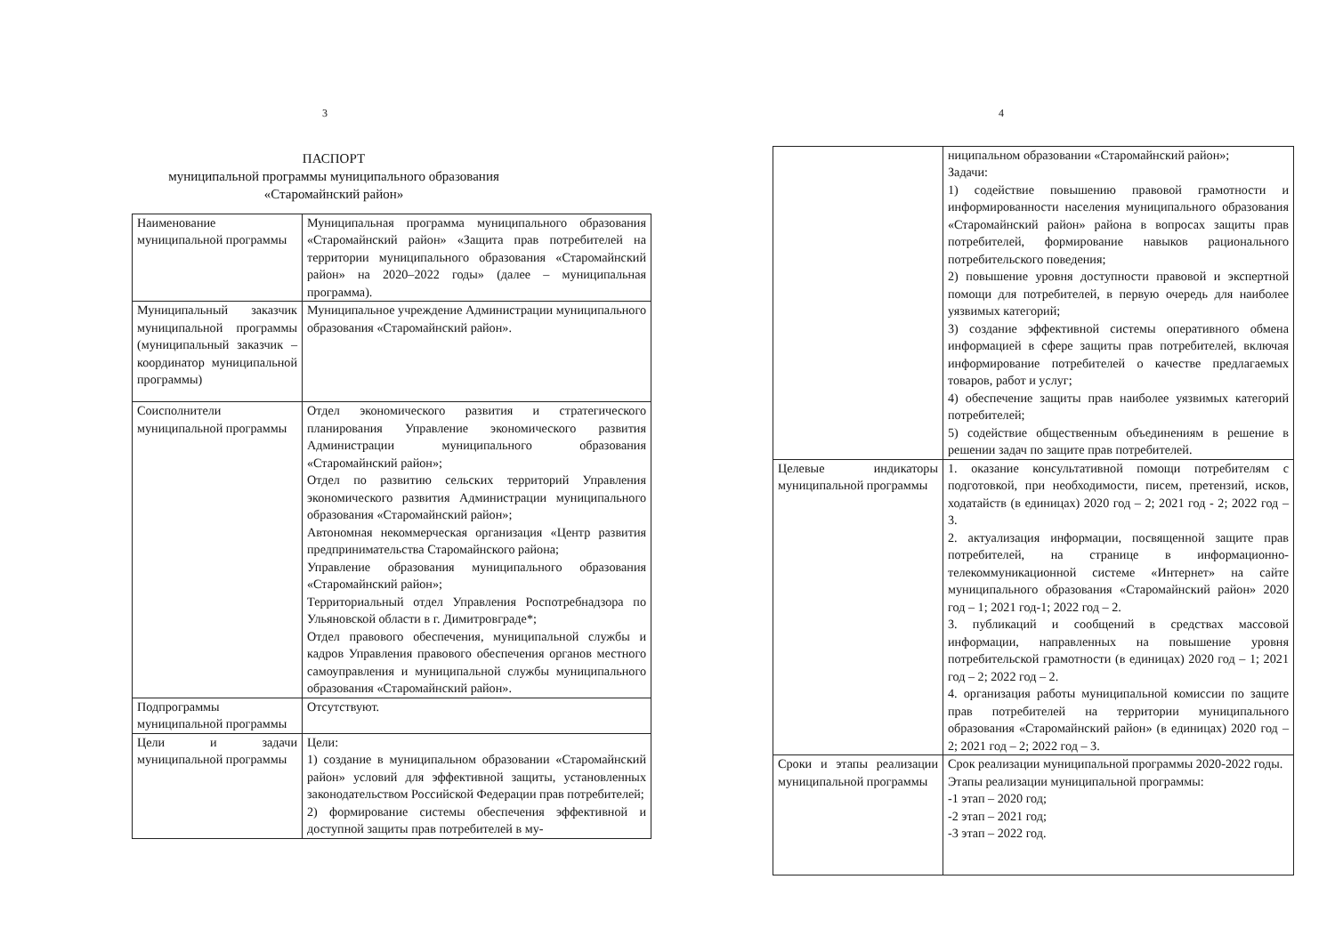3
ПАСПОРТ
муниципальной программы муниципального образования
«Старомайнский район»
| Наименование муниципальной программы | Муниципальная программа муниципального образования «Старомайнский район» «Защита прав потребителей на территории муниципального образования «Старомайнский район» на 2020–2022 годы» (далее – муниципальная программа). |
| Муниципальный заказчик муниципальной программы (муниципальный заказчик – координатор муниципальной программы) | Муниципальное учреждение Администрации муниципального образования «Старомайнский район». |
| Соисполнители муниципальной программы | Отдел экономического развития и стратегического планирования Управление экономического развития Администрации муниципального образования «Старомайнский район»; Отдел по развитию сельских территорий Управления экономического развития Администрации муниципального образования «Старомайнский район»; Автономная некоммерческая организация «Центр развития предпринимательства Старомайнского района; Управление образования муниципального образования «Старомайнский район»; Территориальный отдел Управления Роспотребнадзора по Ульяновской области в г. Димитровграде*; Отдел правового обеспечения, муниципальной службы и кадров Управления правового обеспечения органов местного самоуправления и муниципальной службы муниципального образования «Старомайнский район». |
| Подпрограммы муниципальной программы | Отсутствуют. |
| Цели и задачи муниципальной программы | Цели: 1) создание в муниципальном образовании «Старомайнский район» условий для эффективной защиты, установленных законодательством Российской Федерации прав потребителей; 2) формирование системы обеспечения эффективной и доступной защиты прав потребителей в му- |
4
| | ниципальном образовании «Старомайнский район»; Задачи: 1) содействие повышению правовой грамотности и информированности населения муниципального образования «Старомайнский район» района в вопросах защиты прав потребителей, формирование навыков рационального потребительского поведения; 2) повышение уровня доступности правовой и экспертной помощи для потребителей, в первую очередь для наиболее уязвимых категорий; 3) создание эффективной системы оперативного обмена информацией в сфере защиты прав потребителей, включая информирование потребителей о качестве предлагаемых товаров, работ и услуг; 4) обеспечение защиты прав наиболее уязвимых категорий потребителей; 5) содействие общественным объединениям в решение в решении задач по защите прав потребителей. |
| Целевые индикаторы муниципальной программы | 1. оказание консультативной помощи потребителям с подготовкой, при необходимости, писем, претензий, исков, ходатайств (в единицах) 2020 год – 2; 2021 год - 2; 2022 год – 3. 2. актуализация информации, посвященной защите прав потребителей, на странице в информационно-телекоммуникационной системе «Интернет» на сайте муниципального образования «Старомайнский район» 2020 год – 1; 2021 год-1; 2022 год – 2. 3. публикаций и сообщений в средствах массовой информации, направленных на повышение уровня потребительской грамотности (в единицах) 2020 год – 1; 2021 год – 2; 2022 год – 2. 4. организация работы муниципальной комиссии по защите прав потребителей на территории муниципального образования «Старомайнский район» (в единицах) 2020 год – 2; 2021 год – 2; 2022 год – 3. |
| Сроки и этапы реализации муниципальной программы | Срок реализации муниципальной программы 2020-2022 годы. Этапы реализации муниципальной программы: -1 этап – 2020 год; -2 этап – 2021 год; -3 этап – 2022 год. |